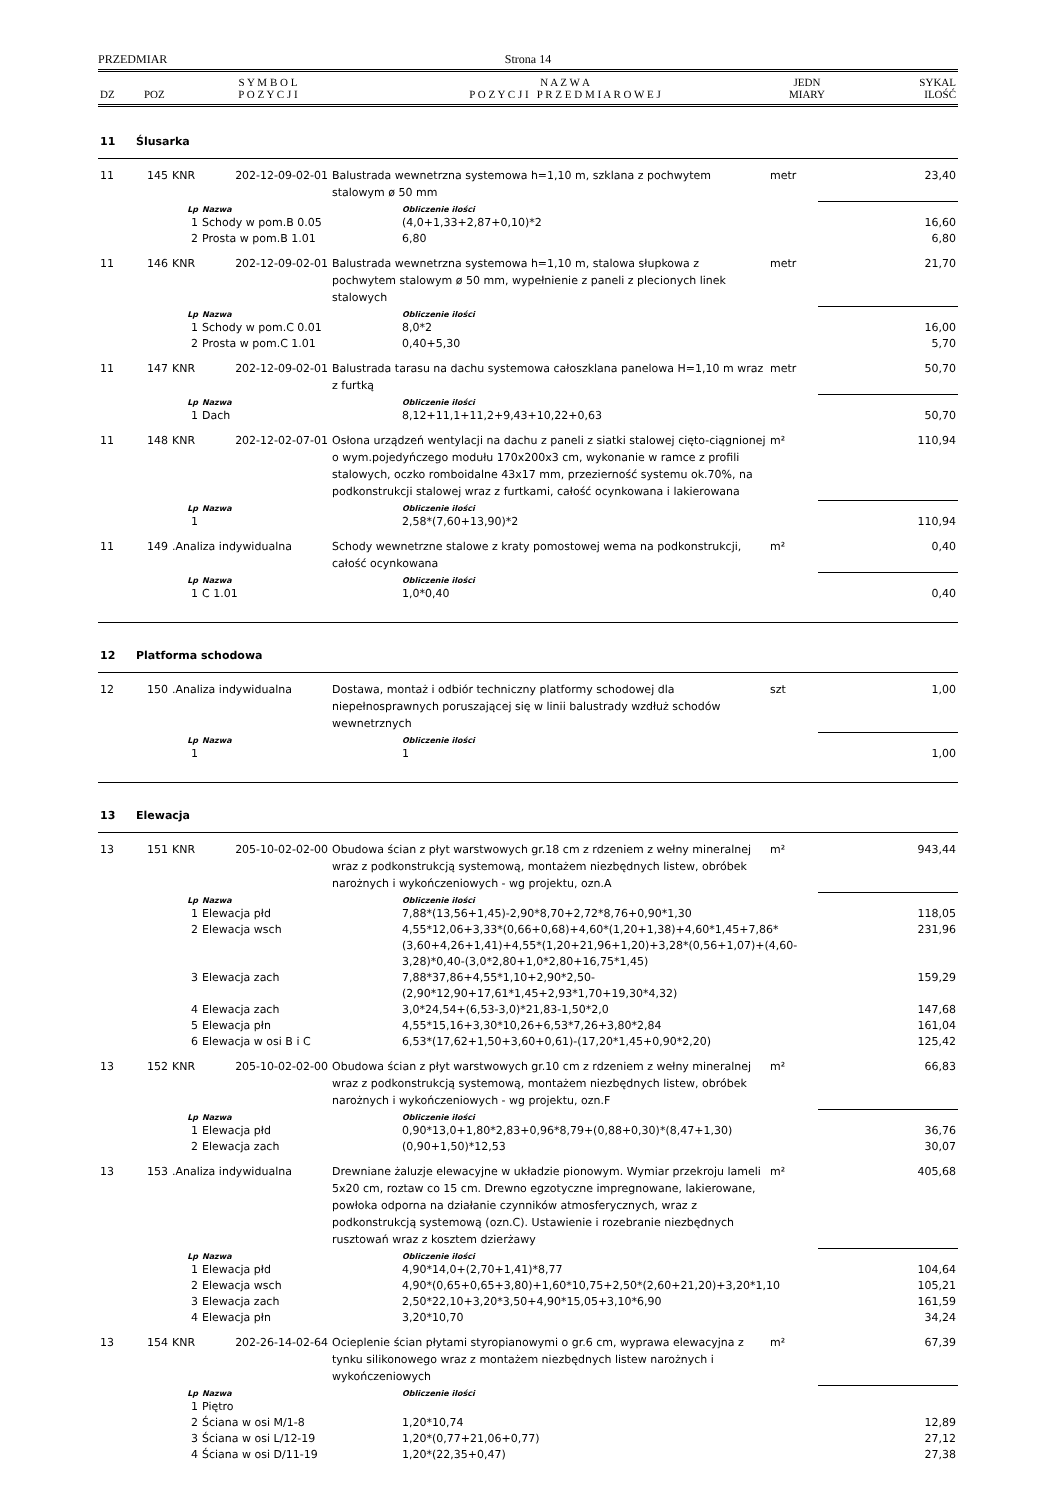PRZEDMIAR Strona 14
| DZ | POZ | S Y M B O L P O Z Y C J I | N A Z W A P O Z Y C J I P R Z E D M I A R O W E J | JEDN MIARY | SYKAL ILOŚĆ |
| --- | --- | --- | --- | --- | --- |
| 11 | Ślusarka | | | | | | |
| 11 | 145 | KNR 202-12-09-02-01 | | Balustrada wewnetrzna systemowa h=1,10 m, szklana z pochwytem stalowym ø 50 mm | | metr | 23,40 |
| | | Lp | Nazwa | | Obliczenie ilości | | |
| | | 1 | Schody w pom.B 0.05 | | (4,0+1,33+2,87+0,10)*2 | | 16,60 |
| | | 2 | Prosta w pom.B 1.01 | | 6,80 | | 6,80 |
| 11 | 146 | KNR 202-12-09-02-01 | | Balustrada wewnetrzna systemowa h=1,10 m, stalowa słupkowa z pochwytem stalowym ø 50 mm, wypełnienie z paneli z plecionych linek stalowych | | metr | 21,70 |
| | | Lp | Nazwa | | Obliczenie ilości | | |
| | | 1 | Schody w pom.C 0.01 | | 8,0*2 | | 16,00 |
| | | 2 | Prosta w pom.C 1.01 | | 0,40+5,30 | | 5,70 |
| 11 | 147 | KNR 202-12-09-02-01 | | Balustrada tarasu na dachu systemowa całoszklana panelowa H=1,10 m wraz z furtką | | metr | 50,70 |
| | | Lp | Nazwa | | Obliczenie ilości | | |
| | | 1 | Dach | | 8,12+11,1+11,2+9,43+10,22+0,63 | | 50,70 |
| 11 | 148 | KNR 202-12-02-07-01 | | Osłona urządzeń wentylacji na dachu z paneli z siatki stalowej cięto-ciągnionej o wym.pojedyńczego modułu 170x200x3 cm, wykonanie w ramce z profili stalowych, oczko romboidalne 43x17 mm, przezierność systemu ok.70%, na podkonstrukcji stalowej wraz z furtkami, całość ocynkowana i lakierowana | | m² | 110,94 |
| | | Lp | Nazwa | | Obliczenie ilości | | |
| | | 1 | | | 2,58*(7,60+13,90)*2 | | 110,94 |
| 11 | 149 | .Analiza indywidualna | | Schody wewnetrzne stalowe z kraty pomostowej wema na podkonstrukcji, całość ocynkowana | | m² | 0,40 |
| | | Lp | Nazwa | | Obliczenie ilości | | |
| | | 1 | C 1.01 | | 1,0*0,40 | | 0,40 |
| 12 | Platforma schodowa | | | | | | |
| 12 | 150 | .Analiza indywidualna | | Dostawa, montaż i odbiór techniczny platformy schodowej dla niepełnosprawnych poruszającej się w linii balustrady wzdłuż schodów wewnetrznych | | szt | 1,00 |
| | | Lp | Nazwa | | Obliczenie ilości | | |
| | | 1 | | | 1 | | 1,00 |
| 13 | Elewacja | | | | | | |
| 13 | 151 | KNR 205-10-02-02-00 | | Obudowa ścian z płyt warstwowych gr.18 cm z rdzeniem z wełny mineralnej wraz z podkonstrukcją systemową, montażem niezbędnych listew, obróbek narożnych i wykończeniowych - wg projektu, ozn.A | | m² | 943,44 |
| | | Lp | Nazwa | | Obliczenie ilości | | |
| | | 1 | Elewacja płd | | 7,88*(13,56+1,45)-2,90*8,70+2,72*8,76+0,90*1,30 | | 118,05 |
| | | 2 | Elewacja wsch | | 4,55*12,06+3,33*(0,66+0,68)+4,60*(1,20+1,38)+4,60*1,45+7,86*(3,60+4,26+1,41)+4,55*(1,20+21,96+1,20)+3,28*(0,56+1,07)+(4,60-3,28)*0,40-(3,0*2,80+1,0*2,80+16,75*1,45) | | 231,96 |
| | | 3 | Elewacja zach | | 7,88*37,86+4,55*1,10+2,90*2,50-(2,90*12,90+17,61*1,45+2,93*1,70+19,30*4,32) | | 159,29 |
| | | 4 | Elewacja zach | | 3,0*24,54+(6,53-3,0)*21,83-1,50*2,0 | | 147,68 |
| | | 5 | Elewacja płn | | 4,55*15,16+3,30*10,26+6,53*7,26+3,80*2,84 | | 161,04 |
| | | 6 | Elewacja w osi B i C | | 6,53*(17,62+1,50+3,60+0,61)-(17,20*1,45+0,90*2,20) | | 125,42 |
| 13 | 152 | KNR 205-10-02-02-00 | | Obudowa ścian z płyt warstwowych gr.10 cm z rdzeniem z wełny mineralnej wraz z podkonstrukcją systemową, montażem niezbędnych listew, obróbek narożnych i wykończeniowych - wg projektu, ozn.F | | m² | 66,83 |
| | | Lp | Nazwa | | Obliczenie ilości | | |
| | | 1 | Elewacja płd | | 0,90*13,0+1,80*2,83+0,96*8,79+(0,88+0,30)*(8,47+1,30) | | 36,76 |
| | | 2 | Elewacja zach | | (0,90+1,50)*12,53 | | 30,07 |
| 13 | 153 | .Analiza indywidualna | | Drewniane żaluzje elewacyjne w układzie pionowym. Wymiar przekroju lameli 5x20 cm, roztaw co 15 cm. Drewno egzotyczne impregnowane, lakierowane, powłoka odporna na działanie czynników atmosferycznych, wraz z podkonstrukcją systemową (ozn.C). Ustawienie i rozebranie niezbędnych rusztowań wraz z kosztem dzierżawy | | m² | 405,68 |
| | | Lp | Nazwa | | Obliczenie ilości | | |
| | | 1 | Elewacja płd | | 4,90*14,0+(2,70+1,41)*8,77 | | 104,64 |
| | | 2 | Elewacja wsch | | 4,90*(0,65+0,65+3,80)+1,60*10,75+2,50*(2,60+21,20)+3,20*1,10 | | 105,21 |
| | | 3 | Elewacja zach | | 2,50*22,10+3,20*3,50+4,90*15,05+3,10*6,90 | | 161,59 |
| | | 4 | Elewacja płn | | 3,20*10,70 | | 34,24 |
| 13 | 154 | KNR 202-26-14-02-64 | | Ocieplenie ścian płytami styropianowymi o gr.6 cm, wyprawa elewacyjna z tynku silikonowego wraz z montażem niezbędnych listew narożnych i wykończeniowych | | m² | 67,39 |
| | | Lp | Nazwa | | Obliczenie ilości | | |
| | | 1 | Piętro | | | | |
| | | 2 | Ściana w osi M/1-8 | | 1,20*10,74 | | 12,89 |
| | | 3 | Ściana w osi L/12-19 | | 1,20*(0,77+21,06+0,77) | | 27,12 |
| | | 4 | Ściana w osi D/11-19 | | 1,20*(22,35+0,47) | | 27,38 |